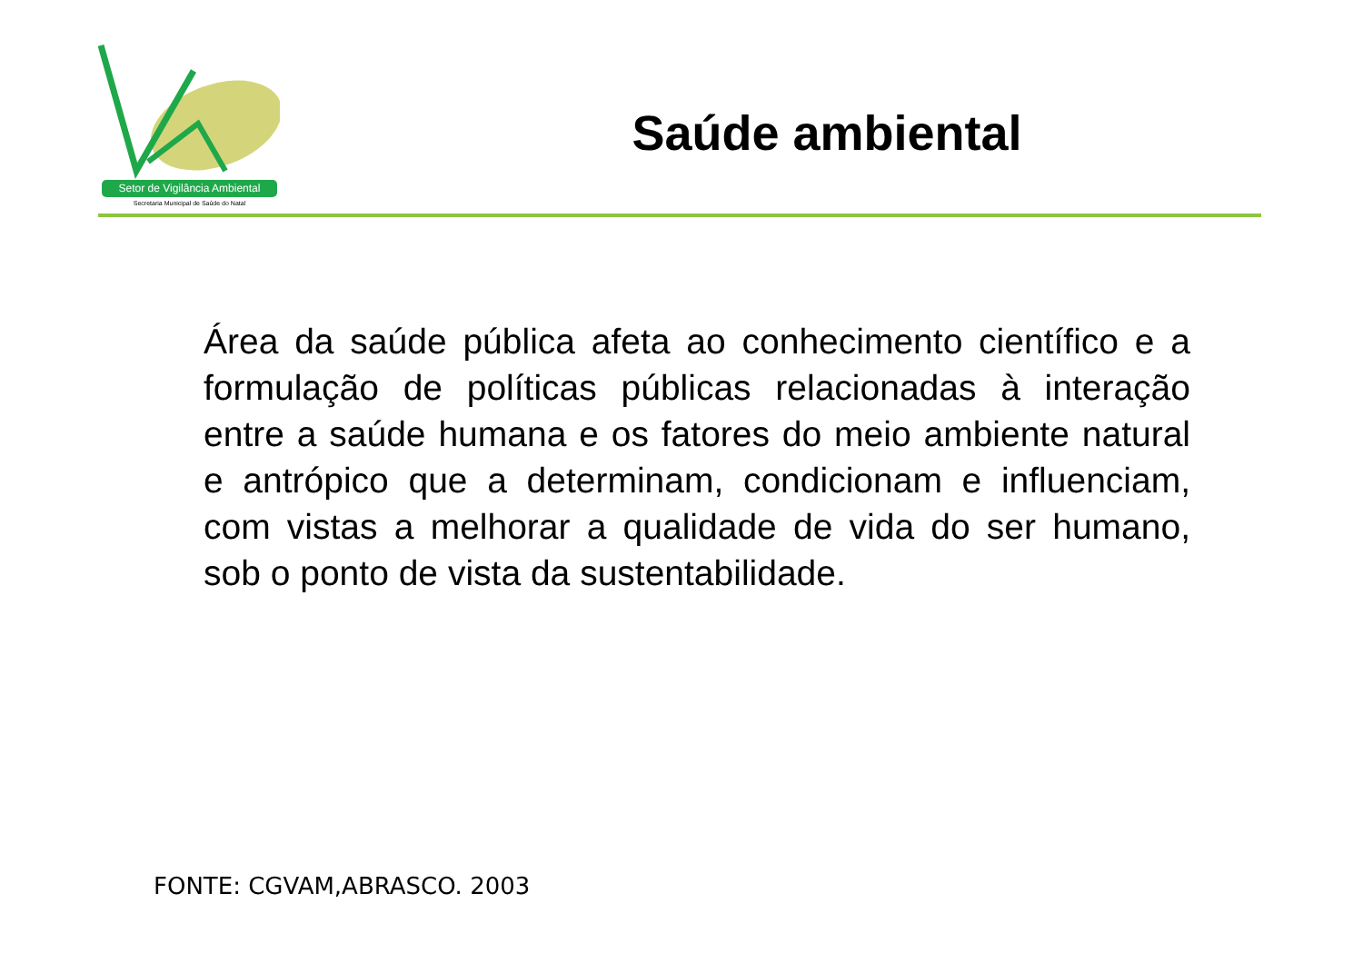Setor de Vigilância Ambiental
Secretaria Municipal de Saúde do Natal
Saúde ambiental
Área da saúde pública afeta ao conhecimento científico e a formulação de políticas públicas relacionadas à interação entre a saúde humana e os fatores do meio ambiente natural e antrópico que a determinam, condicionam e influenciam, com vistas a melhorar a qualidade de vida do ser humano, sob o ponto de vista da sustentabilidade.
FONTE: CGVAM,ABRASCO. 2003